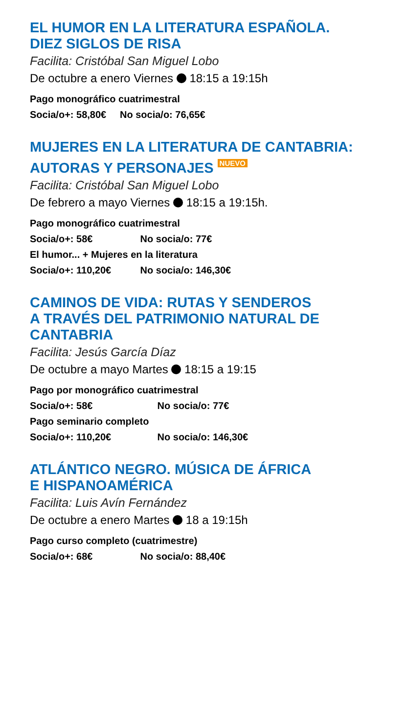EL HUMOR EN LA LITERATURA ESPAÑOLA.
DIEZ SIGLOS DE RISA
Facilita: Cristóbal San Miguel Lobo
De octubre a enero Viernes 18:15 a 19:15h
Pago monográfico cuatrimestral
Socia/o+: 58,80€ No socia/o: 76,65€
MUJERES EN LA LITERATURA DE CANTABRIA:
AUTORAS Y PERSONAJES NUEVO
Facilita: Cristóbal San Miguel Lobo
De febrero a mayo Viernes 18:15 a 19:15h.
Pago monográfico cuatrimestral
Socia/o+: 58€ No socia/o: 77€
El humor... + Mujeres en la literatura
Socia/o+: 110,20€ No socia/o: 146,30€
CAMINOS DE VIDA: RUTAS Y SENDEROS
A TRAVÉS DEL PATRIMONIO NATURAL DE
CANTABRIA
Facilita: Jesús García Díaz
De octubre a mayo Martes 18:15 a 19:15
Pago por monográfico cuatrimestral
Socia/o+: 58€ No socia/o: 77€
Pago seminario completo
Socia/o+: 110,20€ No socia/o: 146,30€
ATLÁNTICO NEGRO. MÚSICA DE ÁFRICA
E HISPANOAMÉRICA
Facilita: Luis Avín Fernández
De octubre a enero Martes 18 a 19:15h
Pago curso completo (cuatrimestre)
Socia/o+: 68€ No socia/o: 88,40€